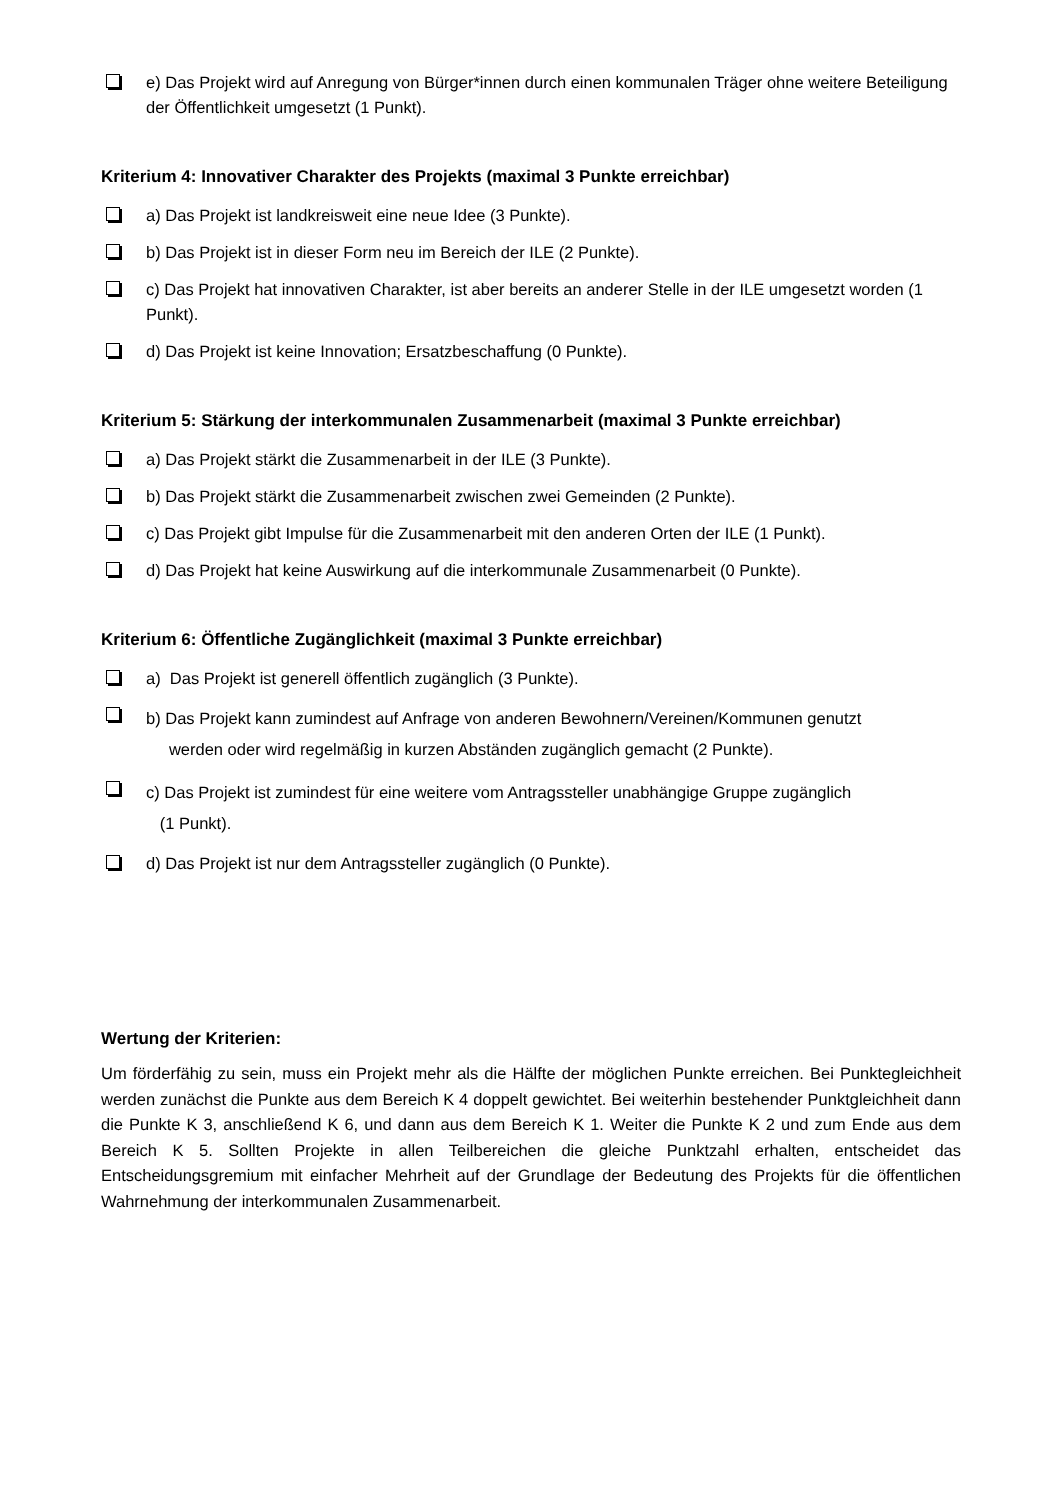e) Das Projekt wird auf Anregung von Bürger*innen durch einen kommunalen Träger ohne weitere Beteiligung der Öffentlichkeit umgesetzt (1 Punkt).
Kriterium 4: Innovativer Charakter des Projekts (maximal 3 Punkte erreichbar)
a) Das Projekt ist landkreisweit eine neue Idee (3 Punkte).
b) Das Projekt ist in dieser Form neu im Bereich der ILE (2 Punkte).
c) Das Projekt hat innovativen Charakter, ist aber bereits an anderer Stelle in der ILE umgesetzt worden (1 Punkt).
d) Das Projekt ist keine Innovation; Ersatzbeschaffung (0 Punkte).
Kriterium 5: Stärkung der interkommunalen Zusammenarbeit (maximal 3 Punkte erreichbar)
a) Das Projekt stärkt die Zusammenarbeit in der ILE (3 Punkte).
b) Das Projekt stärkt die Zusammenarbeit zwischen zwei Gemeinden (2 Punkte).
c) Das Projekt gibt Impulse für die Zusammenarbeit mit den anderen Orten der ILE (1 Punkt).
d) Das Projekt hat keine Auswirkung auf die interkommunale Zusammenarbeit (0 Punkte).
Kriterium 6: Öffentliche Zugänglichkeit (maximal 3 Punkte erreichbar)
a) Das Projekt ist generell öffentlich zugänglich (3 Punkte).
b) Das Projekt kann zumindest auf Anfrage von anderen Bewohnern/Vereinen/Kommunen genutzt
werden oder wird regelmäßig in kurzen Abständen zugänglich gemacht (2 Punkte).
c) Das Projekt ist zumindest für eine weitere vom Antragssteller unabhängige Gruppe zugänglich
(1 Punkt).
d) Das Projekt ist nur dem Antragssteller zugänglich (0 Punkte).
Wertung der Kriterien:
Um förderfähig zu sein, muss ein Projekt mehr als die Hälfte der möglichen Punkte erreichen. Bei Punktegleichheit werden zunächst die Punkte aus dem Bereich K 4 doppelt gewichtet. Bei weiterhin bestehender Punktgleichheit dann die Punkte K 3, anschließend K 6, und dann aus dem Bereich K 1. Weiter die Punkte K 2 und zum Ende aus dem Bereich K 5. Sollten Projekte in allen Teilbereichen die gleiche Punktzahl erhalten, entscheidet das Entscheidungsgremium mit einfacher Mehrheit auf der Grundlage der Bedeutung des Projekts für die öffentlichen Wahrnehmung der interkommunalen Zusammenarbeit.